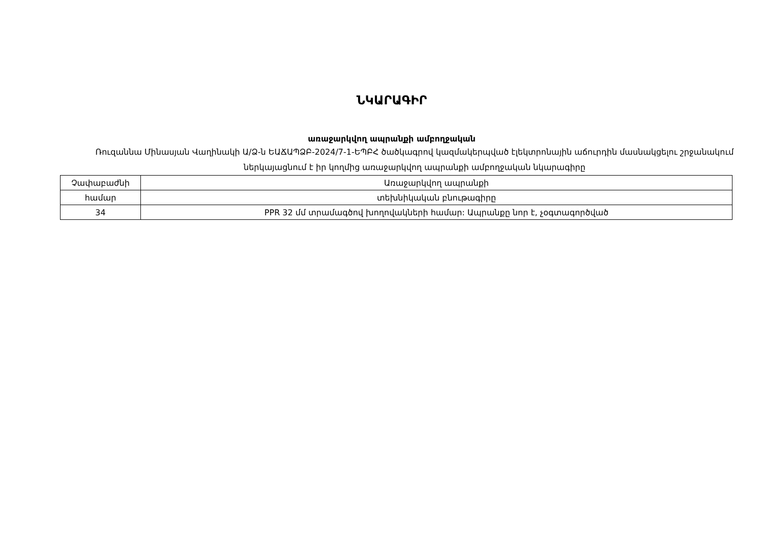ՆԿԱՐԱԳԻՐ
առաջարկվող ապրանքի ամբողջական
Ռուզաննա Մինասյան Վաղինակի Ա/Ձ-ն ԵԱՃԱՊՁԲ-2024/7-1-ԵՊԲՀ ծածկագրով կազմակերպված էլեկտրոնային աճուրդին մասնակցելու շրջանակում ներկայացնում է իր կողմից առաջարկվող ապրանքի ամբողջական նկարագիրը
| Չափաբաժնի | Առաջարկվող ապրանքի |
| համար | տեխնիկական բնութագիրը |
| 34 | PPR 32 մմ տրամագծով խողովակների համար: Ապրանքը նոր է, չօգտագործված |